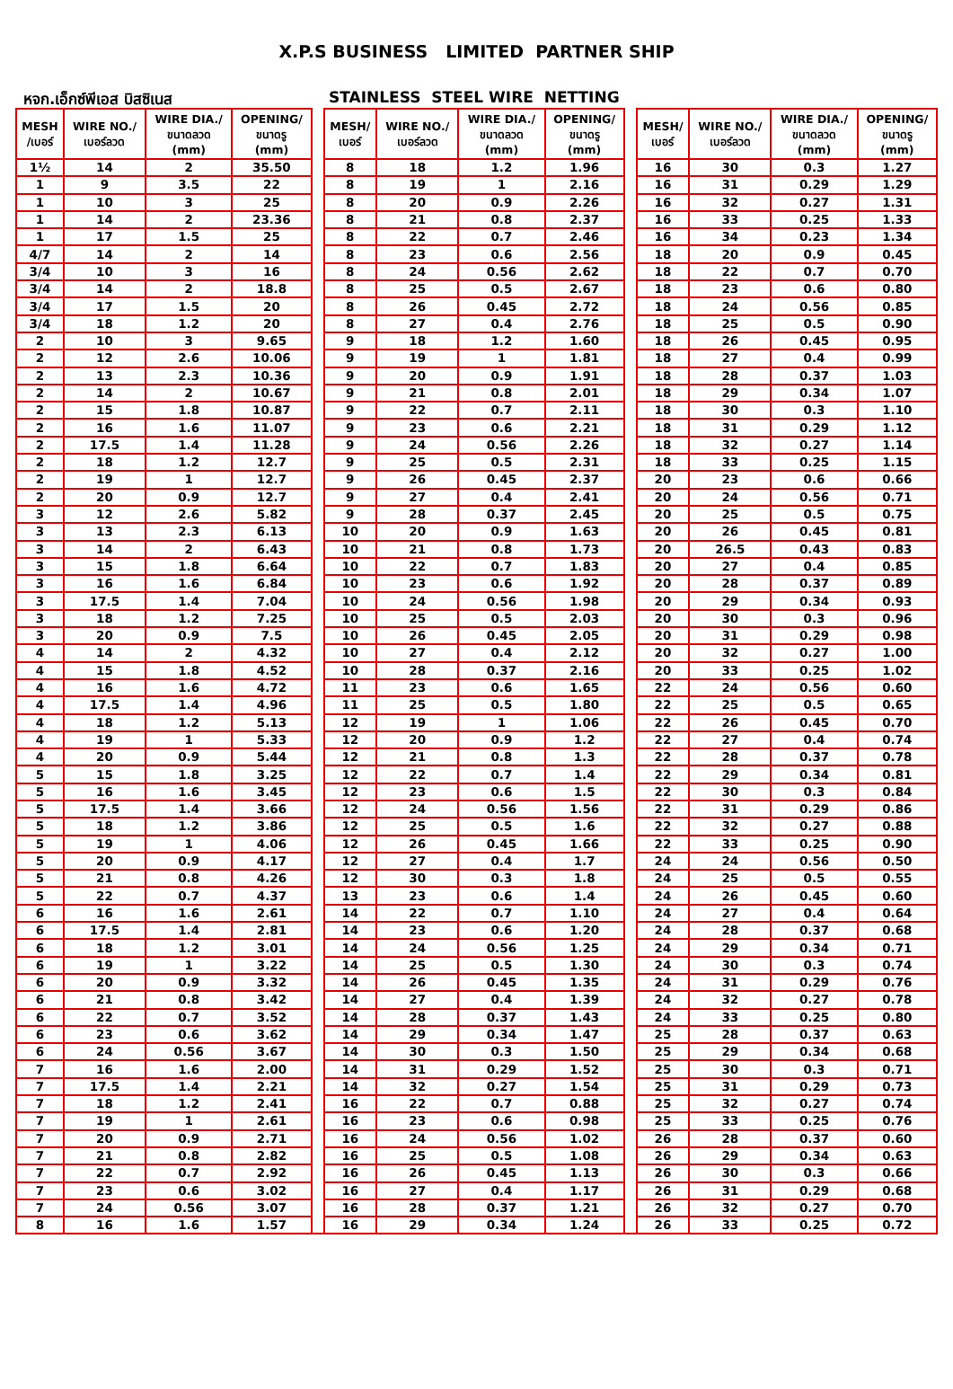X.P.S BUSINESS LIMITED PARTNER SHIP
หจก.เอ็กซ์พีเอส บิสซิเนส STAINLESS STEEL WIRE NETTING
| MESH /เบอร์ | WIRE NO./ เบอร์ลวด | WIRE DIA./ ขนาดลวด (mm) | OPENING/ ขนาดรู (mm) | | MESH/ เบอร์ | WIRE NO./ เบอร์ลวด | WIRE DIA./ ขนาดลวด (mm) | OPENING/ ขนาดรู (mm) | | MESH/ เบอร์ | WIRE NO./ เบอร์ลวด | WIRE DIA./ ขนาดลวด (mm) | OPENING/ ขนาดรู (mm) |
| --- | --- | --- | --- | --- | --- | --- | --- | --- | --- | --- | --- | --- | --- |
| 1½ | 14 | 2 | 35.50 | | 8 | 18 | 1.2 | 1.96 | | 16 | 30 | 0.3 | 1.27 |
| 1 | 9 | 3.5 | 22 | | 8 | 19 | 1 | 2.16 | | 16 | 31 | 0.29 | 1.29 |
| 1 | 10 | 3 | 25 | | 8 | 20 | 0.9 | 2.26 | | 16 | 32 | 0.27 | 1.31 |
| 1 | 14 | 2 | 23.36 | | 8 | 21 | 0.8 | 2.37 | | 16 | 33 | 0.25 | 1.33 |
| 1 | 17 | 1.5 | 25 | | 8 | 22 | 0.7 | 2.46 | | 16 | 34 | 0.23 | 1.34 |
| 4/7 | 14 | 2 | 14 | | 8 | 23 | 0.6 | 2.56 | | 18 | 20 | 0.9 | 0.45 |
| 3/4 | 10 | 3 | 16 | | 8 | 24 | 0.56 | 2.62 | | 18 | 22 | 0.7 | 0.70 |
| 3/4 | 14 | 2 | 18.8 | | 8 | 25 | 0.5 | 2.67 | | 18 | 23 | 0.6 | 0.80 |
| 3/4 | 17 | 1.5 | 20 | | 8 | 26 | 0.45 | 2.72 | | 18 | 24 | 0.56 | 0.85 |
| 3/4 | 18 | 1.2 | 20 | | 8 | 27 | 0.4 | 2.76 | | 18 | 25 | 0.5 | 0.90 |
| 2 | 10 | 3 | 9.65 | | 9 | 18 | 1.2 | 1.60 | | 18 | 26 | 0.45 | 0.95 |
| 2 | 12 | 2.6 | 10.06 | | 9 | 19 | 1 | 1.81 | | 18 | 27 | 0.4 | 0.99 |
| 2 | 13 | 2.3 | 10.36 | | 9 | 20 | 0.9 | 1.91 | | 18 | 28 | 0.37 | 1.03 |
| 2 | 14 | 2 | 10.67 | | 9 | 21 | 0.8 | 2.01 | | 18 | 29 | 0.34 | 1.07 |
| 2 | 15 | 1.8 | 10.87 | | 9 | 22 | 0.7 | 2.11 | | 18 | 30 | 0.3 | 1.10 |
| 2 | 16 | 1.6 | 11.07 | | 9 | 23 | 0.6 | 2.21 | | 18 | 31 | 0.29 | 1.12 |
| 2 | 17.5 | 1.4 | 11.28 | | 9 | 24 | 0.56 | 2.26 | | 18 | 32 | 0.27 | 1.14 |
| 2 | 18 | 1.2 | 12.7 | | 9 | 25 | 0.5 | 2.31 | | 18 | 33 | 0.25 | 1.15 |
| 2 | 19 | 1 | 12.7 | | 9 | 26 | 0.45 | 2.37 | | 20 | 23 | 0.6 | 0.66 |
| 2 | 20 | 0.9 | 12.7 | | 9 | 27 | 0.4 | 2.41 | | 20 | 24 | 0.56 | 0.71 |
| 3 | 12 | 2.6 | 5.82 | | 9 | 28 | 0.37 | 2.45 | | 20 | 25 | 0.5 | 0.75 |
| 3 | 13 | 2.3 | 6.13 | | 10 | 20 | 0.9 | 1.63 | | 20 | 26 | 0.45 | 0.81 |
| 3 | 14 | 2 | 6.43 | | 10 | 21 | 0.8 | 1.73 | | 20 | 26.5 | 0.43 | 0.83 |
| 3 | 15 | 1.8 | 6.64 | | 10 | 22 | 0.7 | 1.83 | | 20 | 27 | 0.4 | 0.85 |
| 3 | 16 | 1.6 | 6.84 | | 10 | 23 | 0.6 | 1.92 | | 20 | 28 | 0.37 | 0.89 |
| 3 | 17.5 | 1.4 | 7.04 | | 10 | 24 | 0.56 | 1.98 | | 20 | 29 | 0.34 | 0.93 |
| 3 | 18 | 1.2 | 7.25 | | 10 | 25 | 0.5 | 2.03 | | 20 | 30 | 0.3 | 0.96 |
| 3 | 20 | 0.9 | 7.5 | | 10 | 26 | 0.45 | 2.05 | | 20 | 31 | 0.29 | 0.98 |
| 4 | 14 | 2 | 4.32 | | 10 | 27 | 0.4 | 2.12 | | 20 | 32 | 0.27 | 1.00 |
| 4 | 15 | 1.8 | 4.52 | | 10 | 28 | 0.37 | 2.16 | | 20 | 33 | 0.25 | 1.02 |
| 4 | 16 | 1.6 | 4.72 | | 11 | 23 | 0.6 | 1.65 | | 22 | 24 | 0.56 | 0.60 |
| 4 | 17.5 | 1.4 | 4.96 | | 11 | 25 | 0.5 | 1.80 | | 22 | 25 | 0.5 | 0.65 |
| 4 | 18 | 1.2 | 5.13 | | 12 | 19 | 1 | 1.06 | | 22 | 26 | 0.45 | 0.70 |
| 4 | 19 | 1 | 5.33 | | 12 | 20 | 0.9 | 1.2 | | 22 | 27 | 0.4 | 0.74 |
| 4 | 20 | 0.9 | 5.44 | | 12 | 21 | 0.8 | 1.3 | | 22 | 28 | 0.37 | 0.78 |
| 5 | 15 | 1.8 | 3.25 | | 12 | 22 | 0.7 | 1.4 | | 22 | 29 | 0.34 | 0.81 |
| 5 | 16 | 1.6 | 3.45 | | 12 | 23 | 0.6 | 1.5 | | 22 | 30 | 0.3 | 0.84 |
| 5 | 17.5 | 1.4 | 3.66 | | 12 | 24 | 0.56 | 1.56 | | 22 | 31 | 0.29 | 0.86 |
| 5 | 18 | 1.2 | 3.86 | | 12 | 25 | 0.5 | 1.6 | | 22 | 32 | 0.27 | 0.88 |
| 5 | 19 | 1 | 4.06 | | 12 | 26 | 0.45 | 1.66 | | 22 | 33 | 0.25 | 0.90 |
| 5 | 20 | 0.9 | 4.17 | | 12 | 27 | 0.4 | 1.7 | | 24 | 24 | 0.56 | 0.50 |
| 5 | 21 | 0.8 | 4.26 | | 12 | 30 | 0.3 | 1.8 | | 24 | 25 | 0.5 | 0.55 |
| 5 | 22 | 0.7 | 4.37 | | 13 | 23 | 0.6 | 1.4 | | 24 | 26 | 0.45 | 0.60 |
| 6 | 16 | 1.6 | 2.61 | | 14 | 22 | 0.7 | 1.10 | | 24 | 27 | 0.4 | 0.64 |
| 6 | 17.5 | 1.4 | 2.81 | | 14 | 23 | 0.6 | 1.20 | | 24 | 28 | 0.37 | 0.68 |
| 6 | 18 | 1.2 | 3.01 | | 14 | 24 | 0.56 | 1.25 | | 24 | 29 | 0.34 | 0.71 |
| 6 | 19 | 1 | 3.22 | | 14 | 25 | 0.5 | 1.30 | | 24 | 30 | 0.3 | 0.74 |
| 6 | 20 | 0.9 | 3.32 | | 14 | 26 | 0.45 | 1.35 | | 24 | 31 | 0.29 | 0.76 |
| 6 | 21 | 0.8 | 3.42 | | 14 | 27 | 0.4 | 1.39 | | 24 | 32 | 0.27 | 0.78 |
| 6 | 22 | 0.7 | 3.52 | | 14 | 28 | 0.37 | 1.43 | | 24 | 33 | 0.25 | 0.80 |
| 6 | 23 | 0.6 | 3.62 | | 14 | 29 | 0.34 | 1.47 | | 25 | 28 | 0.37 | 0.63 |
| 6 | 24 | 0.56 | 3.67 | | 14 | 30 | 0.3 | 1.50 | | 25 | 29 | 0.34 | 0.68 |
| 7 | 16 | 1.6 | 2.00 | | 14 | 31 | 0.29 | 1.52 | | 25 | 30 | 0.3 | 0.71 |
| 7 | 17.5 | 1.4 | 2.21 | | 14 | 32 | 0.27 | 1.54 | | 25 | 31 | 0.29 | 0.73 |
| 7 | 18 | 1.2 | 2.41 | | 16 | 22 | 0.7 | 0.88 | | 25 | 32 | 0.27 | 0.74 |
| 7 | 19 | 1 | 2.61 | | 16 | 23 | 0.6 | 0.98 | | 25 | 33 | 0.25 | 0.76 |
| 7 | 20 | 0.9 | 2.71 | | 16 | 24 | 0.56 | 1.02 | | 26 | 28 | 0.37 | 0.60 |
| 7 | 21 | 0.8 | 2.82 | | 16 | 25 | 0.5 | 1.08 | | 26 | 29 | 0.34 | 0.63 |
| 7 | 22 | 0.7 | 2.92 | | 16 | 26 | 0.45 | 1.13 | | 26 | 30 | 0.3 | 0.66 |
| 7 | 23 | 0.6 | 3.02 | | 16 | 27 | 0.4 | 1.17 | | 26 | 31 | 0.29 | 0.68 |
| 7 | 24 | 0.56 | 3.07 | | 16 | 28 | 0.37 | 1.21 | | 26 | 32 | 0.27 | 0.70 |
| 8 | 16 | 1.6 | 1.57 | | 16 | 29 | 0.34 | 1.24 | | 26 | 33 | 0.25 | 0.72 |